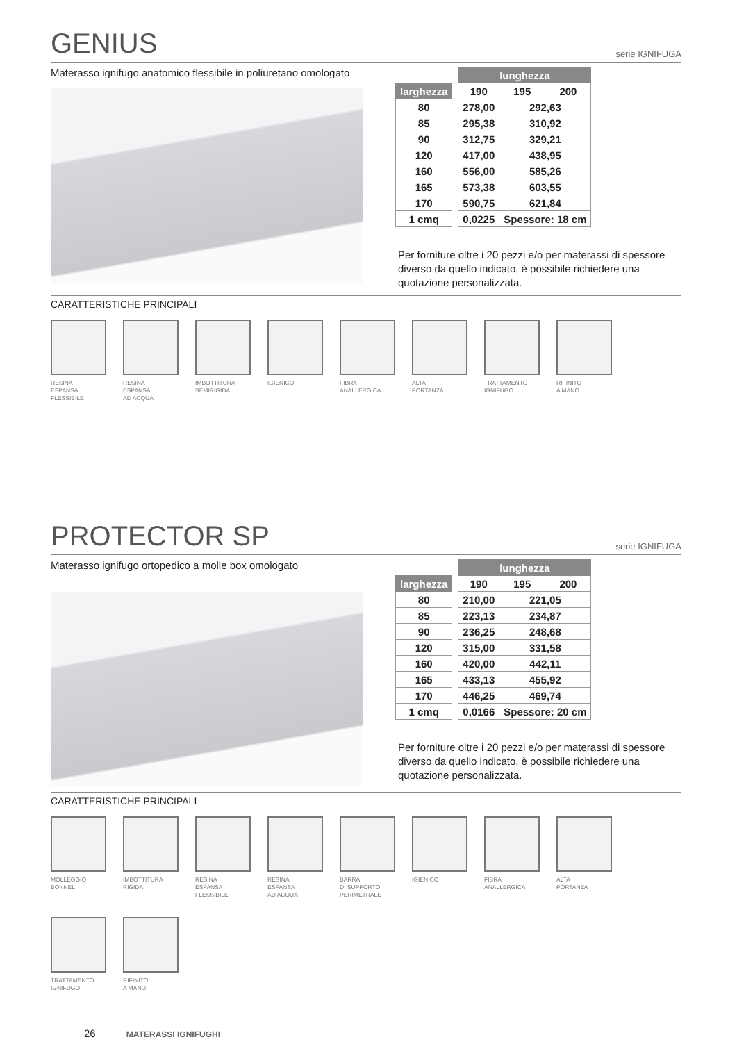GENIUS
serie IGNIFUGA
Materasso ignifugo anatomico flessibile in poliuretano omologato
| | | lunghezza | | |
| larghezza | | 190 | 195 | 200 |
| 80 | | 278,00 | 292,63 | |
| 85 | | 295,38 | 310,92 | |
| 90 | | 312,75 | 329,21 | |
| 120 | | 417,00 | 438,95 | |
| 160 | | 556,00 | 585,26 | |
| 165 | | 573,38 | 603,55 | |
| 170 | | 590,75 | 621,84 | |
| 1 cmq | | 0,0225 | Spessore: 18 cm | |
Per forniture oltre i 20 pezzi e/o per materassi di spessore diverso da quello indicato, è possibile richiedere una quotazione personalizzata.
CARATTERISTICHE PRINCIPALI
RESINA
ESPANSA
FLESSIBILE
RESINA
ESPANSA
AD ACQUA
IMBOTTITURA
SEMIRIGIDA
IGIENICO
FIBRA
ANALLERGICA
ALTA
PORTANZA
TRATTAMENTO
IGNIFUGO
RIFINITO
A MANO
PROTECTOR SP
serie IGNIFUGA
Materasso ignifugo ortopedico a molle box omologato
| | | lunghezza | | |
| larghezza | | 190 | 195 | 200 |
| 80 | | 210,00 | 221,05 | |
| 85 | | 223,13 | 234,87 | |
| 90 | | 236,25 | 248,68 | |
| 120 | | 315,00 | 331,58 | |
| 160 | | 420,00 | 442,11 | |
| 165 | | 433,13 | 455,92 | |
| 170 | | 446,25 | 469,74 | |
| 1 cmq | | 0,0166 | Spessore: 20 cm | |
Per forniture oltre i 20 pezzi e/o per materassi di spessore diverso da quello indicato, è possibile richiedere una quotazione personalizzata.
CARATTERISTICHE PRINCIPALI
MOLLEGGIO
BONNEL
IMBOTTITURA
RIGIDA
RESINA
ESPANSA
FLESSIBILE
RESINA
ESPANSA
AD ACQUA
BARRA
DI SUPPORTO
PERIMETRALE
IGIENICO
FIBRA
ANALLERGICA
ALTA
PORTANZA
TRATTAMENTO
IGNIFUGO
RIFINITO
A MANO
26 MATERASSI IGNIFUGHI